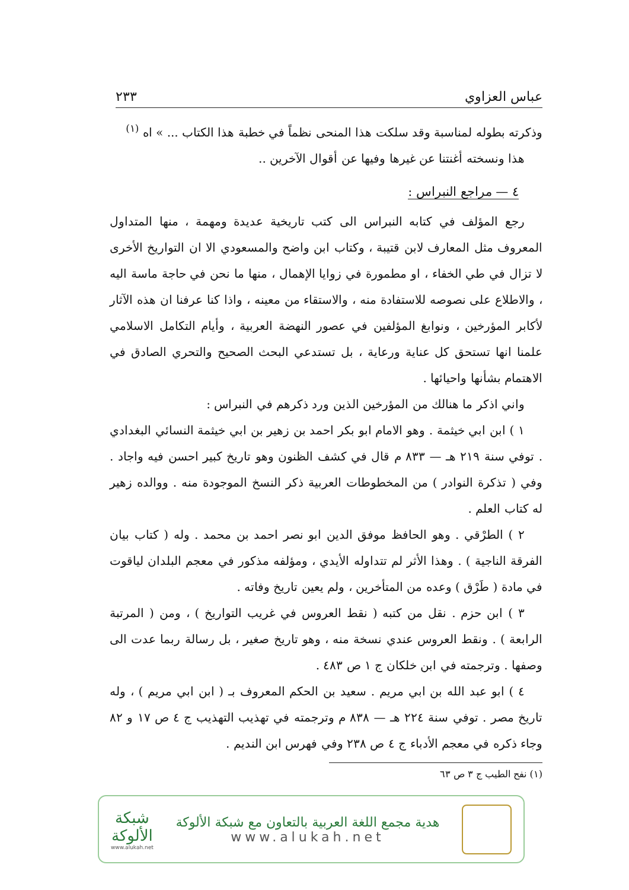عباس العزاوي ٢٣٣
وذكرته بطوله لمناسبة وقد سلكت هذا المنحى نظماً في خطبة هذا الكتاب ... » اه <sup>(١)</sup>
هذا ونسخته أغنتنا عن غيرها وفيها عن أقوال الآخرين ..
٤ — مراجع النبراس :
رجع المؤلف في كتابه النبراس الى كتب تاريخية عديدة ومهمة ، منها المتداول المعروف مثل المعارف لابن قتيبة ، وكتاب ابن واضح والمسعودي الا ان التواريخ الأخرى لا تزال في طي الخفاء ، او مطمورة في زوايا الإهمال ، منها ما نحن في حاجة ماسة اليه ، والاطلاع على نصوصه للاستفادة منه ، والاستقاء من معينه ، واذا كنا عرفنا ان هذه الآثار لأكابر المؤرخين ، ونوابغ المؤلفين في عصور النهضة العربية ، وأيام التكامل الاسلامي علمنا انها تستحق كل عناية ورعاية ، بل تستدعي البحث الصحيح والتحري الصادق في الاهتمام بشأنها واحيائها .
واني اذكر ما هنالك من المؤرخين الذين ورد ذكرهم في النبراس :
١ ) ابن ابي خيثمة . وهو الامام ابو بكر احمد بن زهير بن ابي خيثمة النسائي البغدادي . توفي سنة ٢١٩ هـ — ٨٣٣ م قال في كشف الظنون وهو تاريخ كبير احسن فيه واجاد . وفي ( تذكرة النوادر ) من المخطوطات العربية ذكر النسخ الموجودة منه . ووالده زهير له كتاب العلم .
٢ ) الطرْقي . وهو الحافظ موفق الدين ابو نصر احمد بن محمد . وله ( كتاب بيان الفرقة الناجية ) . وهذا الأثر لم تتداوله الأيدي ، ومؤلفه مذكور في معجم البلدان لياقوت في مادة ( طَرْق ) وعده من المتأخرين ، ولم يعين تاريخ وفاته .
٣ ) ابن حزم . نقل من كتبه ( نقط العروس في غريب التواريخ ) ، ومن ( المرتبة الرابعة ) . ونقط العروس عندي نسخة منه ، وهو تاريخ صغير ، بل رسالة ربما عدت الى وصفها . وترجمته في ابن خلكان ج ١ ص ٤٨٣ .
٤ ) ابو عبد الله بن ابي مريم . سعيد بن الحكم المعروف بـ ( ابن ابي مريم ) ، وله تاريخ مصر . توفي سنة ٢٢٤ هـ — ٨٣٨ م وترجمته في تهذيب التهذيب ج ٤ ص ١٧ و ٨٢ وجاء ذكره في معجم الأدباء ج ٤ ص ٢٣٨ وفي فهرس ابن النديم .
(١) نفح الطيب ج ٣ ص ٦٣
هدية مجمع اللغة العربية بالتعاون مع شبكة الألوكة
www.alukah.net
شبكة
الألوكة
www.alukah.net